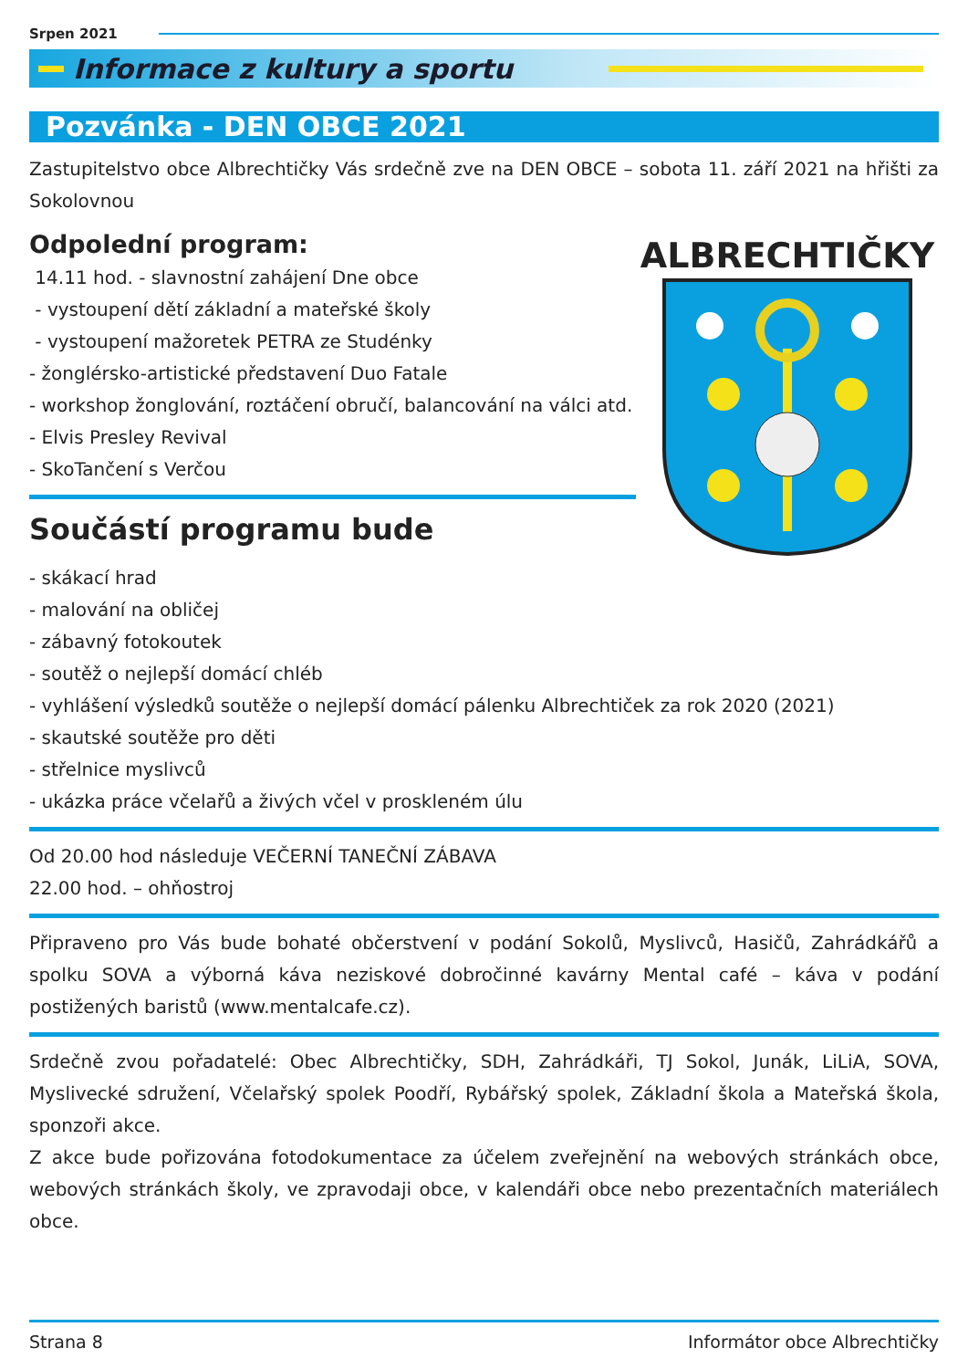Srpen 2021
Informace z kultury a sportu
Pozvánka - DEN OBCE 2021
Zastupitelstvo obce Albrechtičky Vás srdečně zve na DEN OBCE – sobota 11. září 2021 na hřišti za Sokolovnou
Odpolední program:
14.11 hod. - slavnostní zahájení Dne obce
- vystoupení dětí základní a mateřské školy
- vystoupení mažoretek PETRA ze Studénky
- žonglérsko-artistické představení Duo Fatale
- workshop žonglování, roztáčení obručí, balancování na válci atd.
- Elvis Presley Revival
- SkoTančení s Verčou
Součástí programu bude
ALBRECHTIČKY
- skákací hrad
- malování na obličej
- zábavný fotokoutek
- soutěž o nejlepší domácí chléb
- vyhlášení výsledků soutěže o nejlepší domácí pálenku Albrechtiček za rok 2020 (2021)
- skautské soutěže pro děti
- střelnice myslivců
- ukázka práce včelařů a živých včel v proskleném úlu
Od 20.00 hod následuje VEČERNÍ TANEČNÍ ZÁBAVA
22.00 hod. – ohňostroj
Připraveno pro Vás bude bohaté občerstvení v podání Sokolů, Myslivců, Hasičů, Zahrádkářů a spolku SOVA a výborná káva neziskové dobročinné kavárny Mental café – káva v podání postižených baristů (www.mentalcafe.cz).
Srdečně zvou pořadatelé: Obec Albrechtičky, SDH, Zahrádkáři, TJ Sokol, Junák, LiLiA, SOVA, Myslivecké sdružení, Včelařský spolek Poodří, Rybářský spolek, Základní škola a Mateřská škola, sponzoři akce.
Z akce bude pořizována fotodokumentace za účelem zveřejnění na webových stránkách obce, webových stránkách školy, ve zpravodaji obce, v kalendáři obce nebo prezentačních materiálech obce.
Strana 8 Informátor obce Albrechtičky